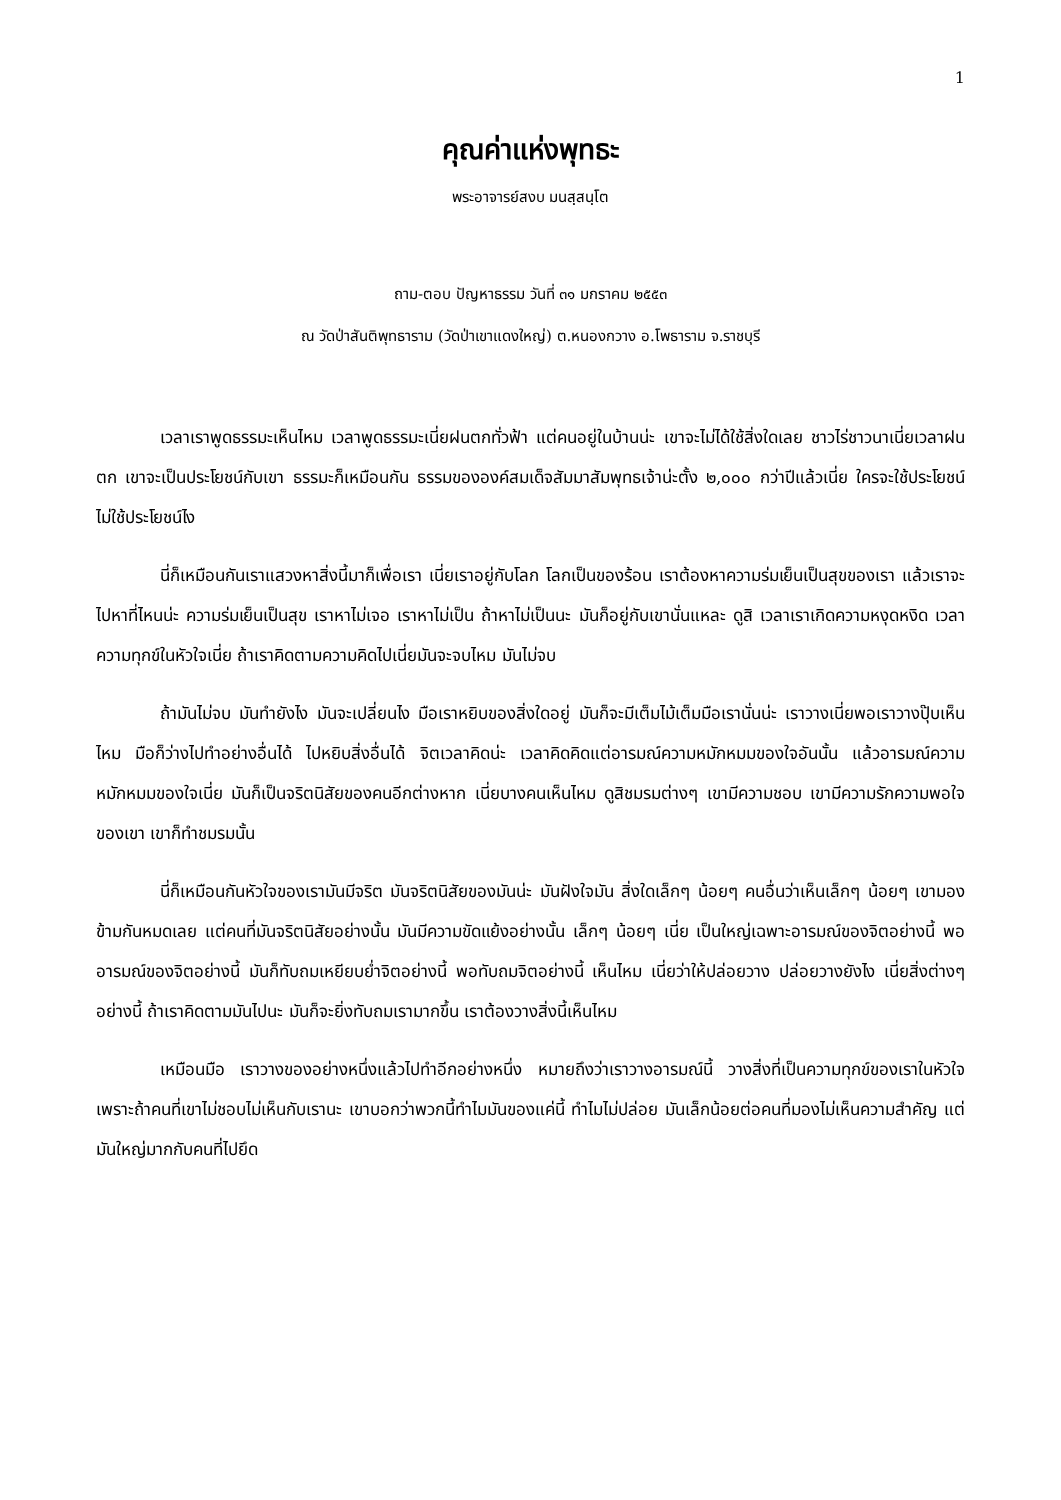1
คุณค่าแห่งพุทธะ
พระอาจารย์สงบ มนสฺสนฺโต
ถาม-ตอบ ปัญหาธรรม วันที่ ๓๑ มกราคม ๒๕๕๓
ณ วัดป่าสันติพุทธาราม (วัดป่าเขาแดงใหญ่) ต.หนองกวาง อ.โพธาราม จ.ราชบุรี
เวลาเราพูดธรรมะเห็นไหม เวลาพูดธรรมะเนี่ยฝนตกทั่วฟ้า แต่คนอยู่ในบ้านน่ะ เขาจะไม่ได้ใช้สิ่งใดเลย ชาวไร่ชาวนาเนี่ยเวลาฝนตก เขาจะเป็นประโยชน์กับเขา ธรรมะก็เหมือนกัน ธรรมขององค์สมเด็จสัมมาสัมพุทธเจ้าน่ะตั้ง ๒,๐๐๐ กว่าปีแล้วเนี่ย ใครจะใช้ประโยชน์ ไม่ใช้ประโยชน์ไง
นี่ก็เหมือนกันเราแสวงหาสิ่งนี้มาก็เพื่อเรา เนี่ยเราอยู่กับโลก โลกเป็นของร้อน เราต้องหาความร่มเย็นเป็นสุขของเรา แล้วเราจะไปหาที่ไหนน่ะ ความร่มเย็นเป็นสุข เราหาไม่เจอ เราหาไม่เป็น ถ้าหาไม่เป็นนะ มันก็อยู่กับเขานั่นแหละ ดูสิ เวลาเราเกิดความหงุดหงิด เวลาความทุกข์ในหัวใจเนี่ย ถ้าเราคิดตามความคิดไปเนี่ยมันจะจบไหม มันไม่จบ
ถ้ามันไม่จบ มันทำยังไง มันจะเปลี่ยนไง มือเราหยิบของสิ่งใดอยู่ มันก็จะมีเต็มไม้เต็มมือเรานั่นน่ะ เราวางเนี่ยพอเราวางปุ๊บเห็นไหม มือก็ว่างไปทำอย่างอื่นได้ ไปหยิบสิ่งอื่นได้ จิตเวลาคิดน่ะ เวลาคิดคิดแต่อารมณ์ความหมักหมมของใจอันนั้น แล้วอารมณ์ความหมักหมมของใจเนี่ย มันก็เป็นจริตนิสัยของคนอีกต่างหาก เนี่ยบางคนเห็นไหม ดูสิชมรมต่างๆ เขามีความชอบ เขามีความรักความพอใจของเขา เขาก็ทำชมรมนั้น
นี่ก็เหมือนกันหัวใจของเรามันมีจริต มันจริตนิสัยของมันน่ะ มันฝังใจมัน สิ่งใดเล็กๆ น้อยๆ คนอื่นว่าเห็นเล็กๆ น้อยๆ เขามองข้ามกันหมดเลย แต่คนที่มันจริตนิสัยอย่างนั้น มันมีความขัดแย้งอย่างนั้น เล็กๆ น้อยๆ เนี่ย เป็นใหญ่เฉพาะอารมณ์ของจิตอย่างนี้ พออารมณ์ของจิตอย่างนี้ มันก็ทับถมเหยียบย่ำจิตอย่างนี้ พอทับถมจิตอย่างนี้ เห็นไหม เนี่ยว่าให้ปล่อยวาง ปล่อยวางยังไง เนี่ยสิ่งต่างๆ อย่างนี้ ถ้าเราคิดตามมันไปนะ มันก็จะยิ่งทับถมเรามากขึ้น เราต้องวางสิ่งนี้เห็นไหม
เหมือนมือ เราวางของอย่างหนึ่งแล้วไปทำอีกอย่างหนึ่ง หมายถึงว่าเราวางอารมณ์นี้ วางสิ่งที่เป็นความทุกข์ของเราในหัวใจ เพราะถ้าคนที่เขาไม่ชอบไม่เห็นกับเรานะ เขาบอกว่าพวกนี้ทำไมมันของแค่นี้ ทำไมไม่ปล่อย มันเล็กน้อยต่อคนที่มองไม่เห็นความสำคัญ แต่มันใหญ่มากกับคนที่ไปยึด